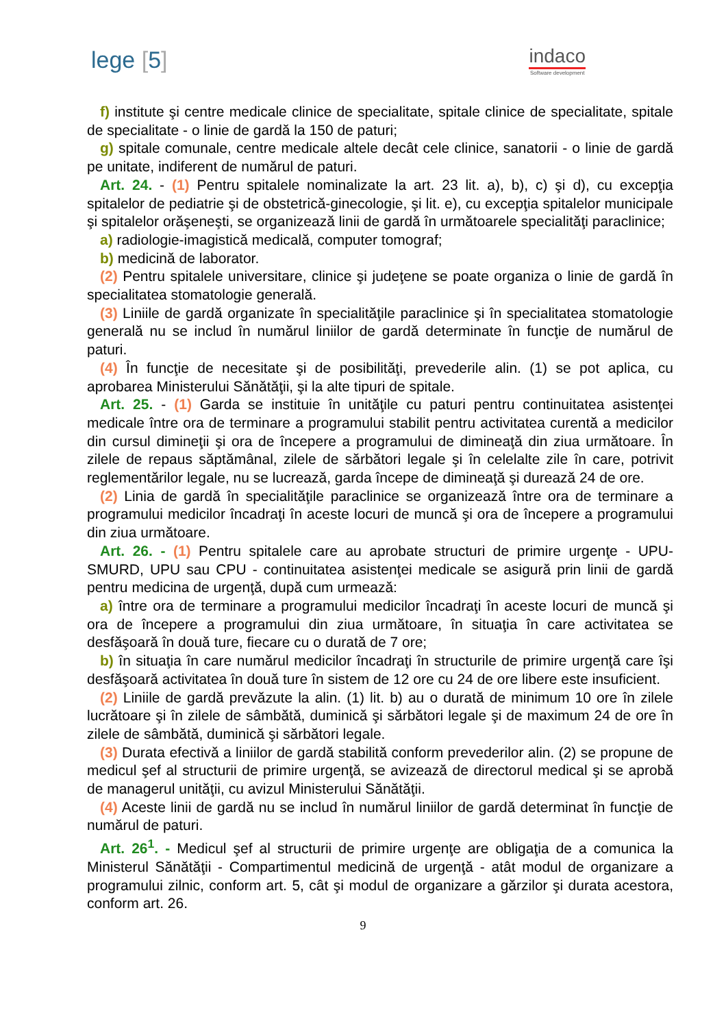lege [5]
indaco
Software development
f) institute şi centre medicale clinice de specialitate, spitale clinice de specialitate, spitale de specialitate - o linie de gardă la 150 de paturi;
g) spitale comunale, centre medicale altele decât cele clinice, sanatorii - o linie de gardă pe unitate, indiferent de numărul de paturi.
Art. 24. - (1) Pentru spitalele nominalizate la art. 23 lit. a), b), c) şi d), cu excepţia spitalelor de pediatrie şi de obstetrică-ginecologie, şi lit. e), cu excepţia spitalelor municipale şi spitalelor orăşeneşti, se organizează linii de gardă în următoarele specialităţi paraclinice;
a) radiologie-imagistică medicală, computer tomograf;
b) medicină de laborator.
(2) Pentru spitalele universitare, clinice şi judeţene se poate organiza o linie de gardă în specialitatea stomatologie generală.
(3) Liniile de gardă organizate în specialităţile paraclinice şi în specialitatea stomatologie generală nu se includ în numărul liniilor de gardă determinate în funcţie de numărul de paturi.
(4) În funcţie de necesitate şi de posibilităţi, prevederile alin. (1) se pot aplica, cu aprobarea Ministerului Sănătăţii, şi la alte tipuri de spitale.
Art. 25. - (1) Garda se instituie în unităţile cu paturi pentru continuitatea asistenţei medicale între ora de terminare a programului stabilit pentru activitatea curentă a medicilor din cursul dimineţii şi ora de începere a programului de dimineaţă din ziua următoare. În zilele de repaus săptămânal, zilele de sărbători legale şi în celelalte zile în care, potrivit reglementărilor legale, nu se lucrează, garda începe de dimineaţă şi durează 24 de ore.
(2) Linia de gardă în specialităţile paraclinice se organizează între ora de terminare a programului medicilor încadraţi în aceste locuri de muncă şi ora de începere a programului din ziua următoare.
Art. 26. - (1) Pentru spitalele care au aprobate structuri de primire urgenţe - UPU-SMURD, UPU sau CPU - continuitatea asistenţei medicale se asigură prin linii de gardă pentru medicina de urgenţă, după cum urmează:
a) între ora de terminare a programului medicilor încadraţi în aceste locuri de muncă şi ora de începere a programului din ziua următoare, în situaţia în care activitatea se desfăşoară în două ture, fiecare cu o durată de 7 ore;
b) în situaţia în care numărul medicilor încadraţi în structurile de primire urgenţă care îşi desfăşoară activitatea în două ture în sistem de 12 ore cu 24 de ore libere este insuficient.
(2) Liniile de gardă prevăzute la alin. (1) lit. b) au o durată de minimum 10 ore în zilele lucrătoare şi în zilele de sâmbătă, duminică şi sărbători legale şi de maximum 24 de ore în zilele de sâmbătă, duminică şi sărbători legale.
(3) Durata efectivă a liniilor de gardă stabilită conform prevederilor alin. (2) se propune de medicul şef al structurii de primire urgenţă, se avizează de directorul medical şi se aprobă de managerul unităţii, cu avizul Ministerului Sănătăţii.
(4) Aceste linii de gardă nu se includ în numărul liniilor de gardă determinat în funcţie de numărul de paturi.
Art. 26<sup>1</sup>. - Medicul şef al structurii de primire urgenţe are obligaţia de a comunica la Ministerul Sănătăţii - Compartimentul medicină de urgenţă - atât modul de organizare a programului zilnic, conform art. 5, cât şi modul de organizare a gărzilor şi durata acestora, conform art. 26.
9